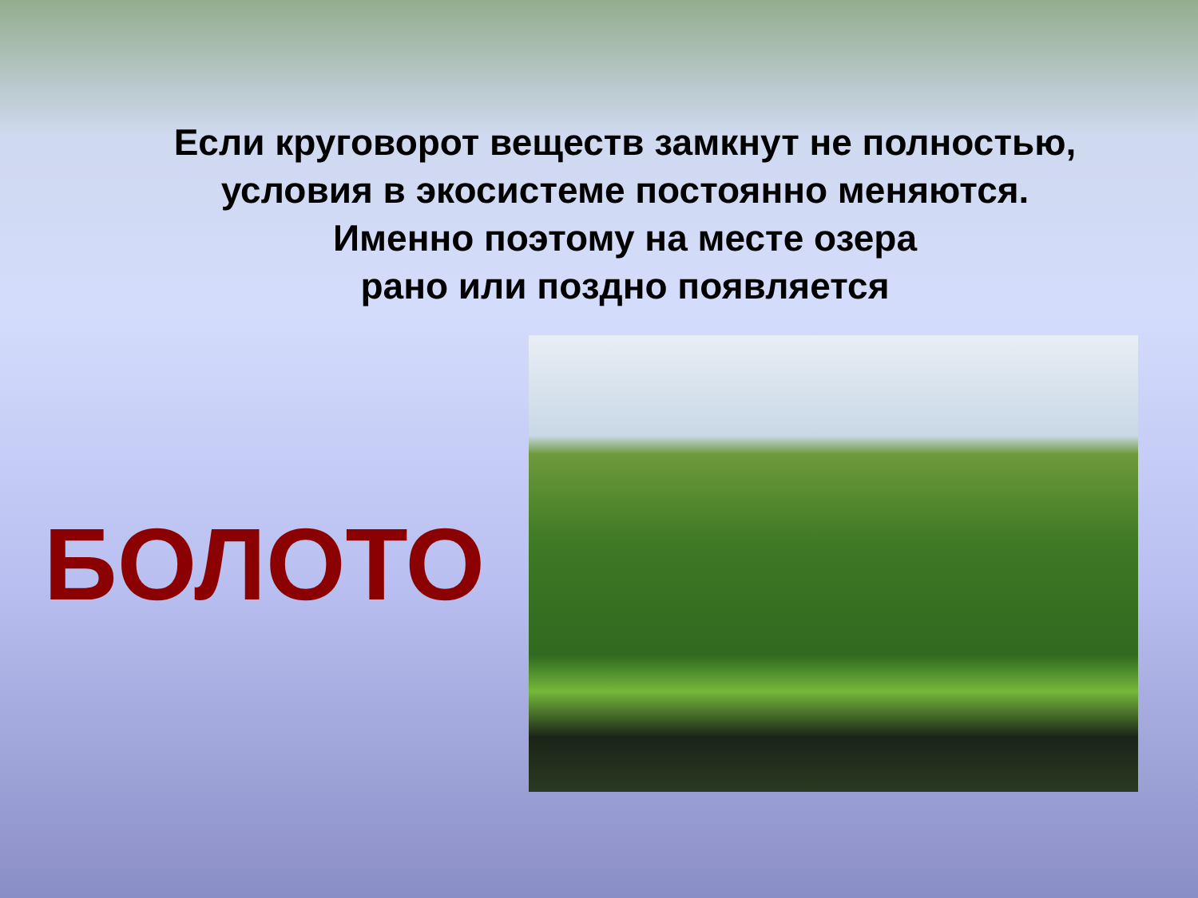Если круговорот веществ замкнут не полностью,
условия в экосистеме постоянно меняются.
Именно поэтому на месте озера
рано или поздно появляется
БОЛОТО